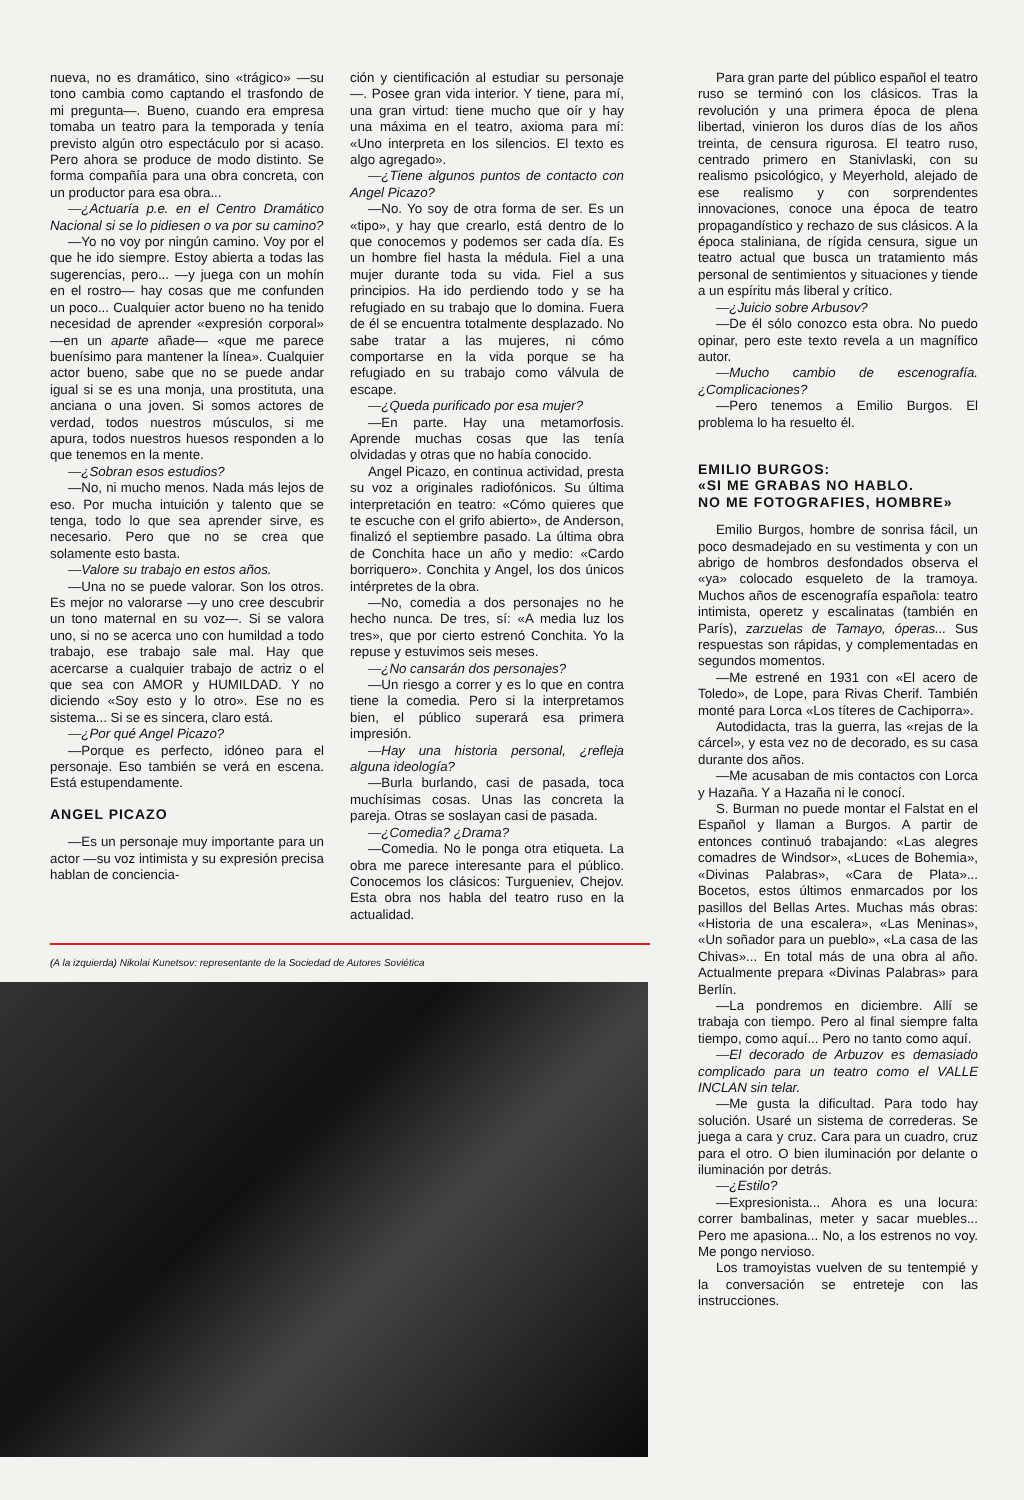nueva, no es dramático, sino «trágico» —su tono cambia como captando el trasfondo de mi pregunta—. Bueno, cuando era empresa tomaba un teatro para la temporada y tenía previsto algún otro espectáculo por si acaso. Pero ahora se produce de modo distinto. Se forma compañía para una obra concreta, con un productor para esa obra...
—¿Actuaría p.e. en el Centro Dramático Nacional si se lo pidiesen o va por su camino?
—Yo no voy por ningún camino. Voy por el que he ido siempre. Estoy abierta a todas las sugerencias, pero... —y juega con un mohín en el rostro— hay cosas que me confunden un poco... Cualquier actor bueno no ha tenido necesidad de aprender «expresión corporal» —en un aparte añade— «que me parece buenísimo para mantener la línea». Cualquier actor bueno, sabe que no se puede andar igual si se es una monja, una prostituta, una anciana o una joven. Si somos actores de verdad, todos nuestros músculos, si me apura, todos nuestros huesos responden a lo que tenemos en la mente.
—¿Sobran esos estudios?
—No, ni mucho menos. Nada más lejos de eso. Por mucha intuición y talento que se tenga, todo lo que sea aprender sirve, es necesario. Pero que no se crea que solamente esto basta.
—Valore su trabajo en estos años.
—Una no se puede valorar. Son los otros. Es mejor no valorarse —y uno cree descubrir un tono maternal en su voz—. Si se valora uno, si no se acerca uno con humildad a todo trabajo, ese trabajo sale mal. Hay que acercarse a cualquier trabajo de actriz o el que sea con AMOR y HUMILDAD. Y no diciendo «Soy esto y lo otro». Ese no es sistema... Si se es sincera, claro está.
—¿Por qué Angel Picazo?
—Porque es perfecto, idóneo para el personaje. Eso también se verá en escena. Está estupendamente.
ANGEL PICAZO
—Es un personaje muy importante para un actor —su voz intimista y su expresión precisa hablan de conciencia-
ción y cientificación al estudiar su personaje—. Posee gran vida interior. Y tiene, para mí, una gran virtud: tiene mucho que oír y hay una máxima en el teatro, axioma para mí: «Uno interpreta en los silencios. El texto es algo agregado».
—¿Tiene algunos puntos de contacto con Angel Picazo?
—No. Yo soy de otra forma de ser. Es un «tipo», y hay que crearlo, está dentro de lo que conocemos y podemos ser cada día. Es un hombre fiel hasta la médula. Fiel a una mujer durante toda su vida. Fiel a sus principios. Ha ido perdiendo todo y se ha refugiado en su trabajo que lo domina. Fuera de él se encuentra totalmente desplazado. No sabe tratar a las mujeres, ni cómo comportarse en la vida porque se ha refugiado en su trabajo como válvula de escape.
—¿Queda purificado por esa mujer?
—En parte. Hay una metamorfosis. Aprende muchas cosas que las tenía olvidadas y otras que no había conocido.
Angel Picazo, en continua actividad, presta su voz a originales radiofónicos. Su última interpretación en teatro: «Cómo quieres que te escuche con el grifo abierto», de Anderson, finalizó el septiembre pasado. La última obra de Conchita hace un año y medio: «Cardo borriquero». Conchita y Angel, los dos únicos intérpretes de la obra.
—No, comedia a dos personajes no he hecho nunca. De tres, sí: «A media luz los tres», que por cierto estrenó Conchita. Yo la repuse y estuvimos seis meses.
—¿No cansarán dos personajes?
—Un riesgo a correr y es lo que en contra tiene la comedia. Pero si la interpretamos bien, el público superará esa primera impresión.
—Hay una historia personal, ¿refleja alguna ideología?
—Burla burlando, casi de pasada, toca muchísimas cosas. Unas las concreta la pareja. Otras se soslayan casi de pasada.
—¿Comedia? ¿Drama?
—Comedia. No le ponga otra etiqueta. La obra me parece interesante para el público. Conocemos los clásicos: Turgueniev, Chejov. Esta obra nos habla del teatro ruso en la actualidad.
(A la izquierda) Nikolai Kunetsov: representante de la Sociedad de Autores Soviética
Para gran parte del público español el teatro ruso se terminó con los clásicos. Tras la revolución y una primera época de plena libertad, vinieron los duros días de los años treinta, de censura rigurosa. El teatro ruso, centrado primero en Stanivlaski, con su realismo psicológico, y Meyerhold, alejado de ese realismo y con sorprendentes innovaciones, conoce una época de teatro propagandístico y rechazo de sus clásicos. A la época staliniana, de rígida censura, sigue un teatro actual que busca un tratamiento más personal de sentimientos y situaciones y tiende a un espíritu más liberal y crítico.
—¿Juicio sobre Arbusov?
—De él sólo conozco esta obra. No puedo opinar, pero este texto revela a un magnífico autor.
—Mucho cambio de escenografía. ¿Complicaciones?
—Pero tenemos a Emilio Burgos. El problema lo ha resuelto él.
EMILIO BURGOS:
«SI ME GRABAS NO HABLO.
NO ME FOTOGRAFIES, HOMBRE»
Emilio Burgos, hombre de sonrisa fácil, un poco desmadejado en su vestimenta y con un abrigo de hombros desfondados observa el «ya» colocado esqueleto de la tramoya. Muchos años de escenografía española: teatro intimista, operetz y escalinatas (también en París), zarzuelas de Tamayo, óperas... Sus respuestas son rápidas, y complementadas en segundos momentos.
—Me estrené en 1931 con «El acero de Toledo», de Lope, para Rivas Cherif. También monté para Lorca «Los títeres de Cachiporra».
Autodidacta, tras la guerra, las «rejas de la cárcel», y esta vez no de decorado, es su casa durante dos años.
—Me acusaban de mis contactos con Lorca y Hazaña. Y a Hazaña ni le conocí.
S. Burman no puede montar el Falstat en el Español y llaman a Burgos. A partir de entonces continuó trabajando: «Las alegres comadres de Windsor», «Luces de Bohemia», «Divinas Palabras», «Cara de Plata»... Bocetos, estos últimos enmarcados por los pasillos del Bellas Artes. Muchas más obras: «Historia de una escalera», «Las Meninas», «Un soñador para un pueblo», «La casa de las Chivas»... En total más de una obra al año. Actualmente prepara «Divinas Palabras» para Berlín.
—La pondremos en diciembre. Allí se trabaja con tiempo. Pero al final siempre falta tiempo, como aquí... Pero no tanto como aquí.
—El decorado de Arbuzov es demasiado complicado para un teatro como el VALLE INCLAN sin telar.
—Me gusta la dificultad. Para todo hay solución. Usaré un sistema de correderas. Se juega a cara y cruz. Cara para un cuadro, cruz para el otro. O bien iluminación por delante o iluminación por detrás.
—¿Estilo?
—Expresionista... Ahora es una locura: correr bambalinas, meter y sacar muebles... Pero me apasiona... No, a los estrenos no voy. Me pongo nervioso.
Los tramoyistas vuelven de su tentempié y la conversación se entreteje con las instrucciones.